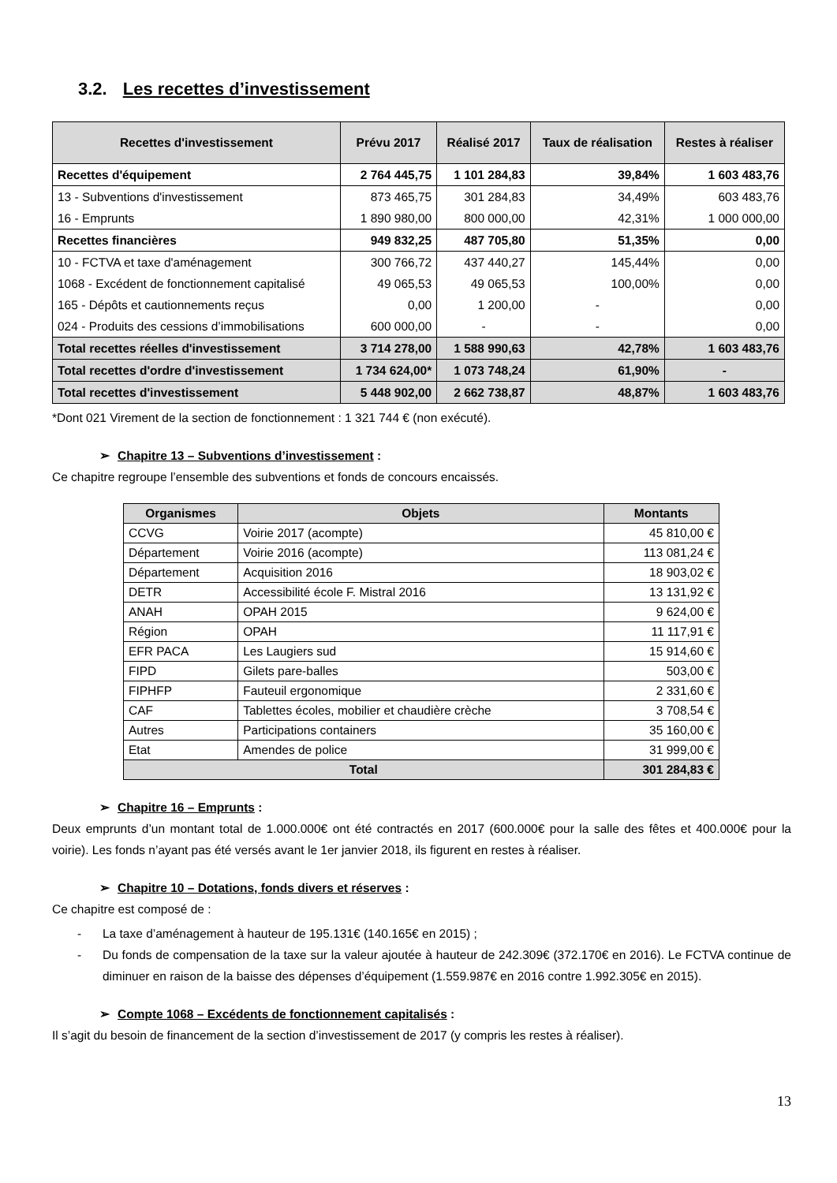3.2. Les recettes d’investissement
| Recettes d'investissement | Prévu 2017 | Réalisé 2017 | Taux de réalisation | Restes à réaliser |
| --- | --- | --- | --- | --- |
| Recettes d'équipement | 2 764 445,75 | 1 101 284,83 | 39,84% | 1 603 483,76 |
| 13 - Subventions d'investissement | 873 465,75 | 301 284,83 | 34,49% | 603 483,76 |
| 16 - Emprunts | 1 890 980,00 | 800 000,00 | 42,31% | 1 000 000,00 |
| Recettes financières | 949 832,25 | 487 705,80 | 51,35% | 0,00 |
| 10 - FCTVA et taxe d'aménagement | 300 766,72 | 437 440,27 | 145,44% | 0,00 |
| 1068 - Excédent de fonctionnement capitalisé | 49 065,53 | 49 065,53 | 100,00% | 0,00 |
| 165 - Dépôts et cautionnements reçus | 0,00 | 1 200,00 | - | 0,00 |
| 024 - Produits des cessions d’immobilisations | 600 000,00 | - | - | 0,00 |
| Total recettes réelles d'investissement | 3 714 278,00 | 1 588 990,63 | 42,78% | 1 603 483,76 |
| Total recettes d'ordre d'investissement | 1 734 624,00* | 1 073 748,24 | 61,90% | - |
| Total recettes d'investissement | 5 448 902,00 | 2 662 738,87 | 48,87% | 1 603 483,76 |
*Dont 021 Virement de la section de fonctionnement : 1 321 744 € (non exécuté).
➢ Chapitre 13 – Subventions d’investissement :
Ce chapitre regroupe l’ensemble des subventions et fonds de concours encaissés.
| Organismes | Objets | Montants |
| --- | --- | --- |
| CCVG | Voirie 2017 (acompte) | 45 810,00 € |
| Département | Voirie 2016 (acompte) | 113 081,24 € |
| Département | Acquisition 2016 | 18 903,02 € |
| DETR | Accessibilité école F. Mistral 2016 | 13 131,92 € |
| ANAH | OPAH 2015 | 9 624,00 € |
| Région | OPAH | 11 117,91 € |
| EFR PACA | Les Laugiers sud | 15 914,60 € |
| FIPD | Gilets pare-balles | 503,00 € |
| FIPHFP | Fauteuil ergonomique | 2 331,60 € |
| CAF | Tablettes écoles, mobilier et chaudière crèche | 3 708,54 € |
| Autres | Participations containers | 35 160,00 € |
| Etat | Amendes de police | 31 999,00 € |
| Total | | 301 284,83 € |
➢ Chapitre 16 – Emprunts :
Deux emprunts d’un montant total de 1.000.000€ ont été contractés en 2017 (600.000€ pour la salle des fêtes et 400.000€ pour la voirie). Les fonds n’ayant pas été versés avant le 1er janvier 2018, ils figurent en restes à réaliser.
➢ Chapitre 10 – Dotations, fonds divers et réserves :
Ce chapitre est composé de :
- La taxe d’aménagement à hauteur de 195.131€ (140.165€ en 2015) ;
- Du fonds de compensation de la taxe sur la valeur ajoutée à hauteur de 242.309€ (372.170€ en 2016). Le FCTVA continue de diminuer en raison de la baisse des dépenses d’équipement (1.559.987€ en 2016 contre 1.992.305€ en 2015).
➢ Compte 1068 – Excédents de fonctionnement capitalisés :
Il s’agit du besoin de financement de la section d’investissement de 2017 (y compris les restes à réaliser).
13